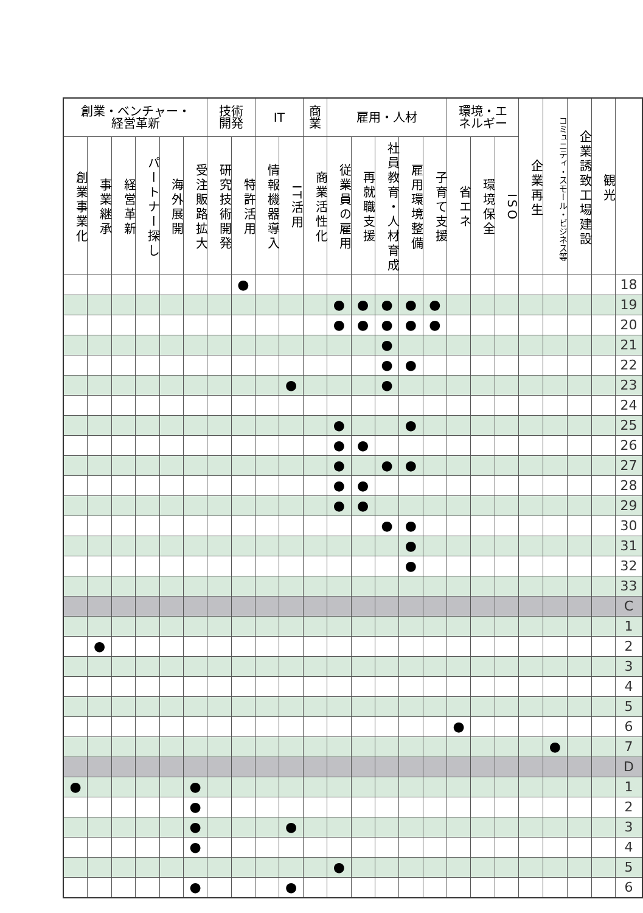| 創業・ベンチャー・ 経営革新 | | | | | | 技術 開発 | | IT | | 商 業 | 雇用・人材 | | | | | 環境・エ ネルギー | | | 企業再生 | コミュニティ・スモール・ビジネス等 | 企業誘致工場建設 | 観光 | |
| --- | --- | --- | --- | --- | --- | --- | --- | --- | --- | --- | --- | --- | --- | --- | --- | --- | --- | --- | --- | --- | --- | --- | --- |
| 創業事業化 | 事業継承 | 経営革新 | パートナー探し | 海外展開 | 受注販路拡大 | 研究技術開発 | 特許活用 | 情報機器導入 | IT活用 | 商業活性化 | 従業員の雇用 | 再就職支援 | 社員教育・人材育成 | 雇用環境整備 | 子育て支援 | 省エネ | 環境保全 | ISO | | | | | |
| | | | | | | | ● | | | | | | | | | | | | | | | | 18 |
| | | | | | | | | | | | ● | ● | ● | ● | ● | | | | | | | | 19 |
| | | | | | | | | | | | ● | ● | ● | ● | ● | | | | | | | | 20 |
| | | | | | | | | | | | | | ● | | | | | | | | | | 21 |
| | | | | | | | | | | | | | ● | ● | | | | | | | | | 22 |
| | | | | | | | | | ● | | | | ● | | | | | | | | | | 23 |
| | | | | | | | | | | | | | | | | | | | | | | | 24 |
| | | | | | | | | | | | ● | | | ● | | | | | | | | | 25 |
| | | | | | | | | | | | ● | ● | | | | | | | | | | | 26 |
| | | | | | | | | | | | ● | | ● | ● | | | | | | | | | 27 |
| | | | | | | | | | | | ● | ● | | | | | | | | | | | 28 |
| | | | | | | | | | | | ● | ● | | | | | | | | | | | 29 |
| | | | | | | | | | | | | | ● | ● | | | | | | | | | 30 |
| | | | | | | | | | | | | | | ● | | | | | | | | | 31 |
| | | | | | | | | | | | | | | ● | | | | | | | | | 32 |
| | | | | | | | | | | | | | | | | | | | | | | | 33 |
| | | | | | | | | | | | | | | | | | | | | | | | C |
| | | | | | | | | | | | | | | | | | | | | | | | 1 |
| | ● | | | | | | | | | | | | | | | | | | | | | | 2 |
| | | | | | | | | | | | | | | | | | | | | | | | 3 |
| | | | | | | | | | | | | | | | | | | | | | | | 4 |
| | | | | | | | | | | | | | | | | | | | | | | | 5 |
| | | | | | | | | | | | | | | | | ● | | | | | | | 6 |
| | | | | | | | | | | | | | | | | | | | | ● | | | 7 |
| | | | | | | | | | | | | | | | | | | | | | | | D |
| ● | | | | | ● | | | | | | | | | | | | | | | | | | 1 |
| | | | | | ● | | | | | | | | | | | | | | | | | | 2 |
| | | | | | ● | | | | ● | | | | | | | | | | | | | | 3 |
| | | | | | ● | | | | | | | | | | | | | | | | | | 4 |
| | | | | | | | | | | | ● | | | | | | | | | | | | 5 |
| | | | | | ● | | | | ● | | | | | | | | | | | | | | 6 |